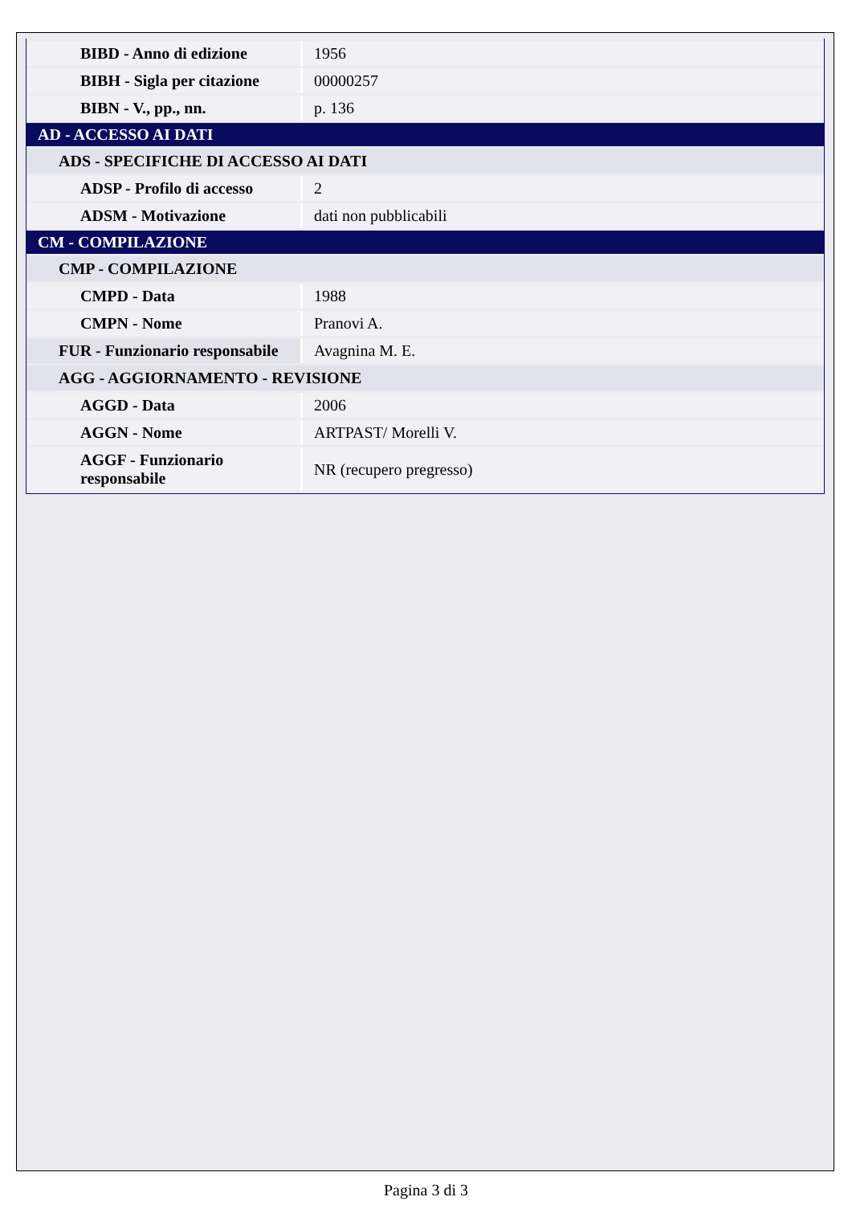| BIBD - Anno di edizione | 1956 |
| BIBH - Sigla per citazione | 00000257 |
| BIBN - V., pp., nn. | p. 136 |
| AD - ACCESSO AI DATI | |
| ADS - SPECIFICHE DI ACCESSO AI DATI | |
| ADSP - Profilo di accesso | 2 |
| ADSM - Motivazione | dati non pubblicabili |
| CM - COMPILAZIONE | |
| CMP - COMPILAZIONE | |
| CMPD - Data | 1988 |
| CMPN - Nome | Pranovi A. |
| FUR - Funzionario responsabile | Avagnina M. E. |
| AGG - AGGIORNAMENTO - REVISIONE | |
| AGGD - Data | 2006 |
| AGGN - Nome | ARTPAST/ Morelli V. |
| AGGF - Funzionario responsabile | NR (recupero pregresso) |
Pagina 3 di 3